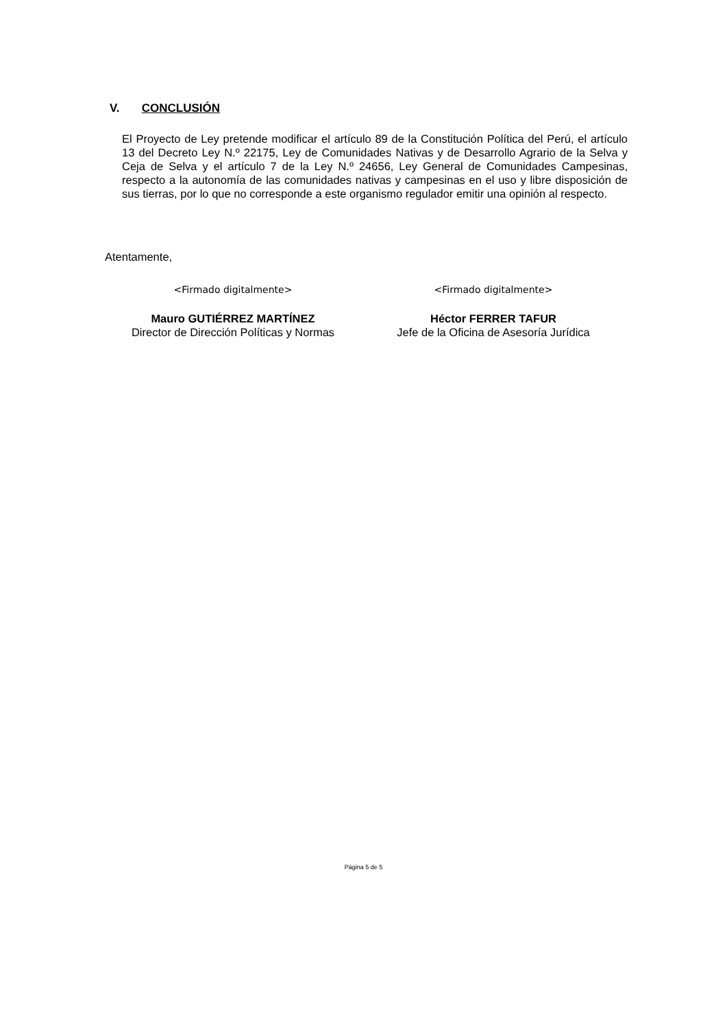V. CONCLUSIÓN
El Proyecto de Ley pretende modificar el artículo 89 de la Constitución Política del Perú, el artículo 13 del Decreto Ley N.º 22175, Ley de Comunidades Nativas y de Desarrollo Agrario de la Selva y Ceja de Selva y el artículo 7 de la Ley N.º 24656, Ley General de Comunidades Campesinas, respecto a la autonomía de las comunidades nativas y campesinas en el uso y libre disposición de sus tierras, por lo que no corresponde a este organismo regulador emitir una opinión al respecto.
Atentamente,
<Firmado digitalmente>
Mauro GUTIÉRREZ MARTÍNEZ
Director de Dirección Políticas y Normas
<Firmado digitalmente>
Héctor FERRER TAFUR
Jefe de la Oficina de Asesoría Jurídica
Página 5 de 5